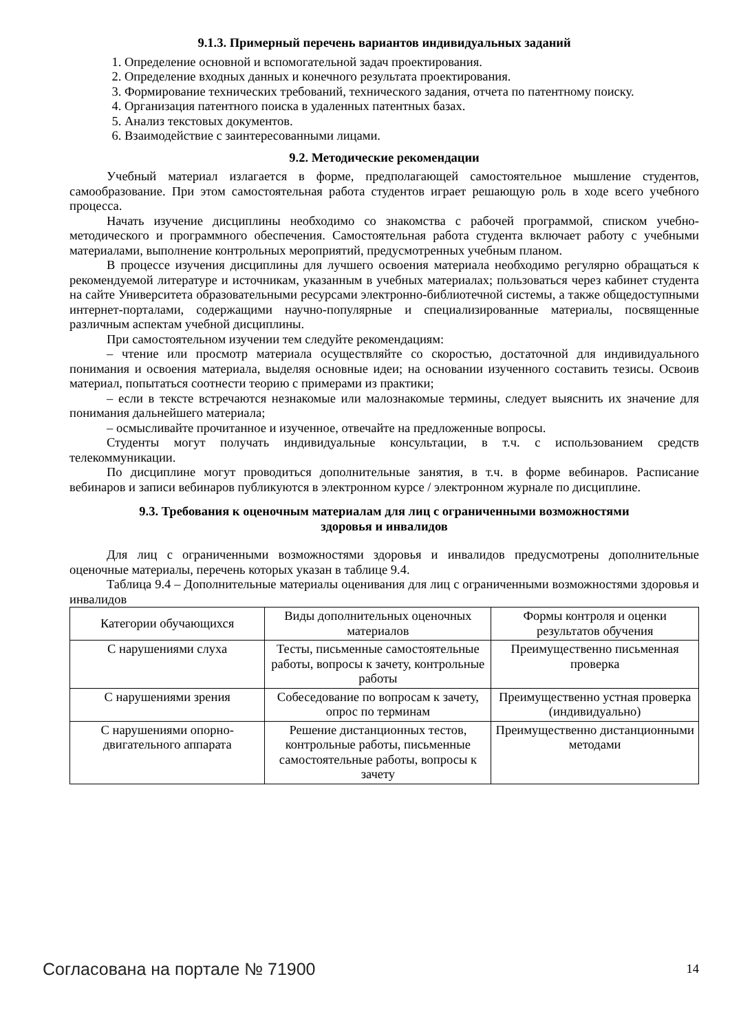9.1.3. Примерный перечень вариантов индивидуальных заданий
1. Определение основной и вспомогательной задач проектирования.
2. Определение входных данных и конечного результата проектирования.
3. Формирование технических требований, технического задания, отчета по патентному поиску.
4. Организация патентного поиска в удаленных патентных базах.
5. Анализ текстовых документов.
6. Взаимодействие с заинтересованными лицами.
9.2. Методические рекомендации
Учебный материал излагается в форме, предполагающей самостоятельное мышление студентов, самообразование. При этом самостоятельная работа студентов играет решающую роль в ходе всего учебного процесса.
Начать изучение дисциплины необходимо со знакомства с рабочей программой, списком учебно-методического и программного обеспечения. Самостоятельная работа студента включает работу с учебными материалами, выполнение контрольных мероприятий, предусмотренных учебным планом.
В процессе изучения дисциплины для лучшего освоения материала необходимо регулярно обращаться к рекомендуемой литературе и источникам, указанным в учебных материалах; пользоваться через кабинет студента на сайте Университета образовательными ресурсами электронно-библиотечной системы, а также общедоступными интернет-порталами, содержащими научно-популярные и специализированные материалы, посвященные различным аспектам учебной дисциплины.
При самостоятельном изучении тем следуйте рекомендациям:
– чтение или просмотр материала осуществляйте со скоростью, достаточной для индивидуального понимания и освоения материала, выделяя основные идеи; на основании изученного составить тезисы. Освоив материал, попытаться соотнести теорию с примерами из практики;
– если в тексте встречаются незнакомые или малознакомые термины, следует выяснить их значение для понимания дальнейшего материала;
– осмысливайте прочитанное и изученное, отвечайте на предложенные вопросы.
Студенты могут получать индивидуальные консультации, в т.ч. с использованием средств телекоммуникации.
По дисциплине могут проводиться дополнительные занятия, в т.ч. в форме вебинаров. Расписание вебинаров и записи вебинаров публикуются в электронном курсе / электронном журнале по дисциплине.
9.3. Требования к оценочным материалам для лиц с ограниченными возможностями
здоровья и инвалидов
Для лиц с ограниченными возможностями здоровья и инвалидов предусмотрены дополнительные оценочные материалы, перечень которых указан в таблице 9.4.
Таблица 9.4 – Дополнительные материалы оценивания для лиц с ограниченными возможностями здоровья и инвалидов
| Категории обучающихся | Виды дополнительных оценочных материалов | Формы контроля и оценки результатов обучения |
| --- | --- | --- |
| С нарушениями слуха | Тесты, письменные самостоятельные работы, вопросы к зачету, контрольные работы | Преимущественно письменная проверка |
| С нарушениями зрения | Собеседование по вопросам к зачету, опрос по терминам | Преимущественно устная проверка (индивидуально) |
| С нарушениями опорно-двигательного аппарата | Решение дистанционных тестов, контрольные работы, письменные самостоятельные работы, вопросы к зачету | Преимущественно дистанционными методами |
Согласована на портале № 71900 14